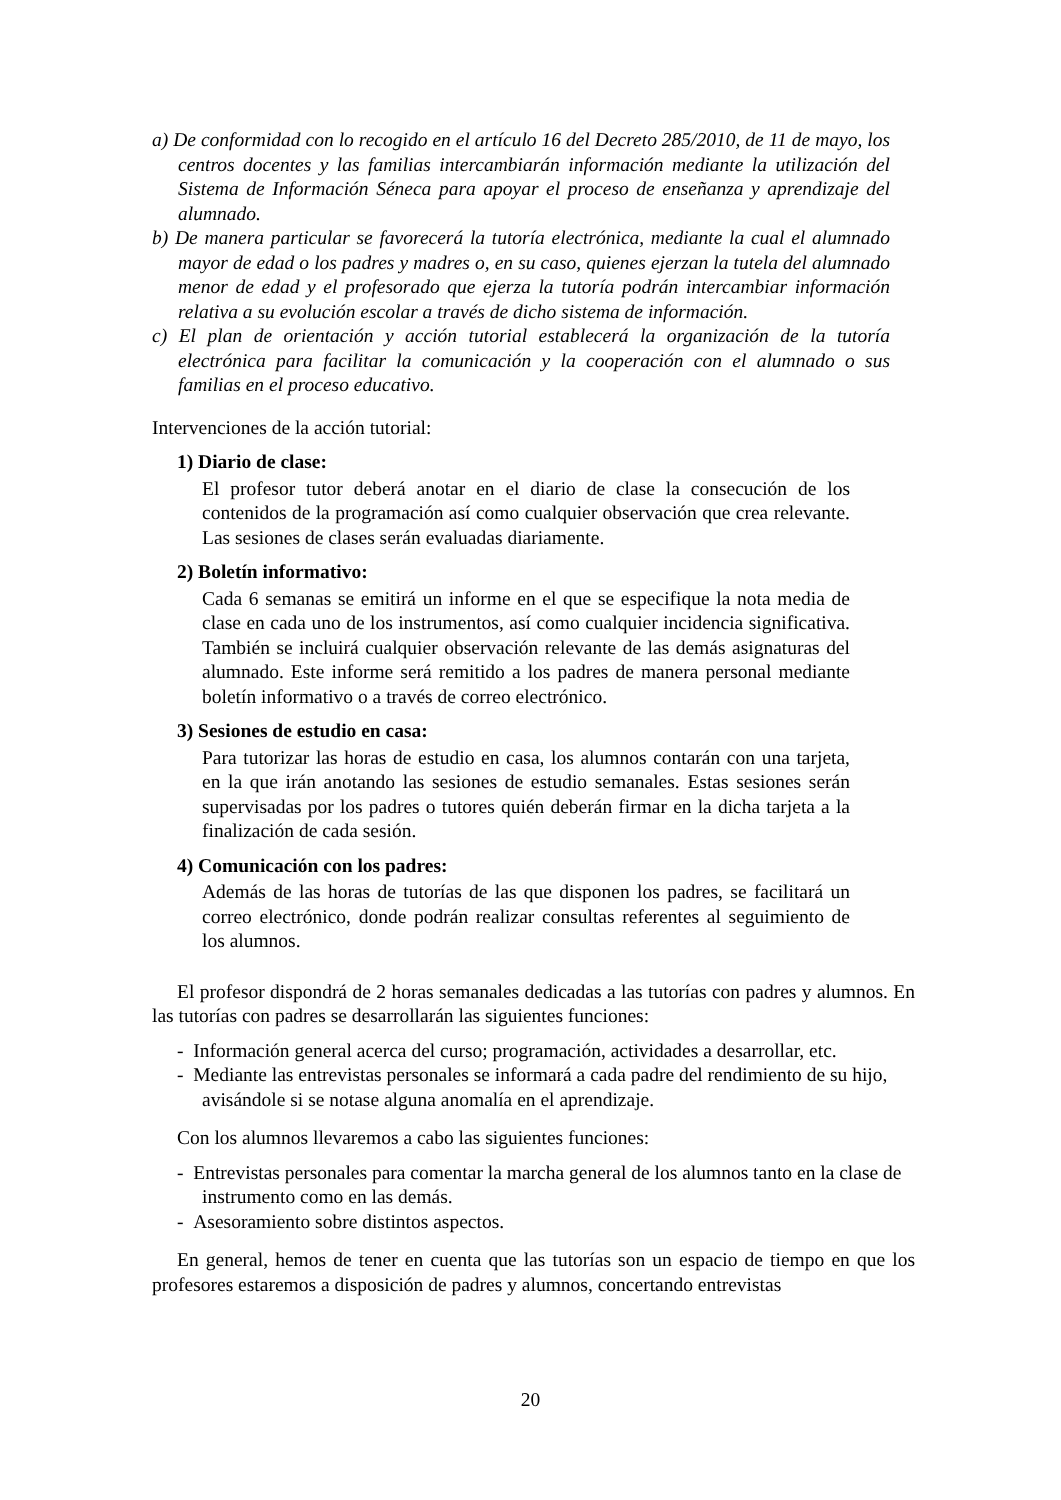a) De conformidad con lo recogido en el artículo 16 del Decreto 285/2010, de 11 de mayo, los centros docentes y las familias intercambiarán información mediante la utilización del Sistema de Información Séneca para apoyar el proceso de enseñanza y aprendizaje del alumnado.
b) De manera particular se favorecerá la tutoría electrónica, mediante la cual el alumnado mayor de edad o los padres y madres o, en su caso, quienes ejerzan la tutela del alumnado menor de edad y el profesorado que ejerza la tutoría podrán intercambiar información relativa a su evolución escolar a través de dicho sistema de información.
c) El plan de orientación y acción tutorial establecerá la organización de la tutoría electrónica para facilitar la comunicación y la cooperación con el alumnado o sus familias en el proceso educativo.
Intervenciones de la acción tutorial:
1) Diario de clase:
El profesor tutor deberá anotar en el diario de clase la consecución de los contenidos de la programación así como cualquier observación que crea relevante. Las sesiones de clases serán evaluadas diariamente.
2) Boletín informativo:
Cada 6 semanas se emitirá un informe en el que se especifique la nota media de clase en cada uno de los instrumentos, así como cualquier incidencia significativa. También se incluirá cualquier observación relevante de las demás asignaturas del alumnado. Este informe será remitido a los padres de manera personal mediante boletín informativo o a través de correo electrónico.
3) Sesiones de estudio en casa:
Para tutorizar las horas de estudio en casa, los alumnos contarán con una tarjeta, en la que irán anotando las sesiones de estudio semanales. Estas sesiones serán supervisadas por los padres o tutores quién deberán firmar en la dicha tarjeta a la finalización de cada sesión.
4) Comunicación con los padres:
Además de las horas de tutorías de las que disponen los padres, se facilitará un correo electrónico, donde podrán realizar consultas referentes al seguimiento de los alumnos.
El profesor dispondrá de 2 horas semanales dedicadas a las tutorías con padres y alumnos. En las tutorías con padres se desarrollarán las siguientes funciones:
- Información general acerca del curso; programación, actividades a desarrollar, etc.
- Mediante las entrevistas personales se informará a cada padre del rendimiento de su hijo, avisándole si se notase alguna anomalía en el aprendizaje.
Con los alumnos llevaremos a cabo las siguientes funciones:
- Entrevistas personales para comentar la marcha general de los alumnos tanto en la clase de instrumento como en las demás.
- Asesoramiento sobre distintos aspectos.
En general, hemos de tener en cuenta que las tutorías son un espacio de tiempo en que los profesores estaremos a disposición de padres y alumnos, concertando entrevistas
20